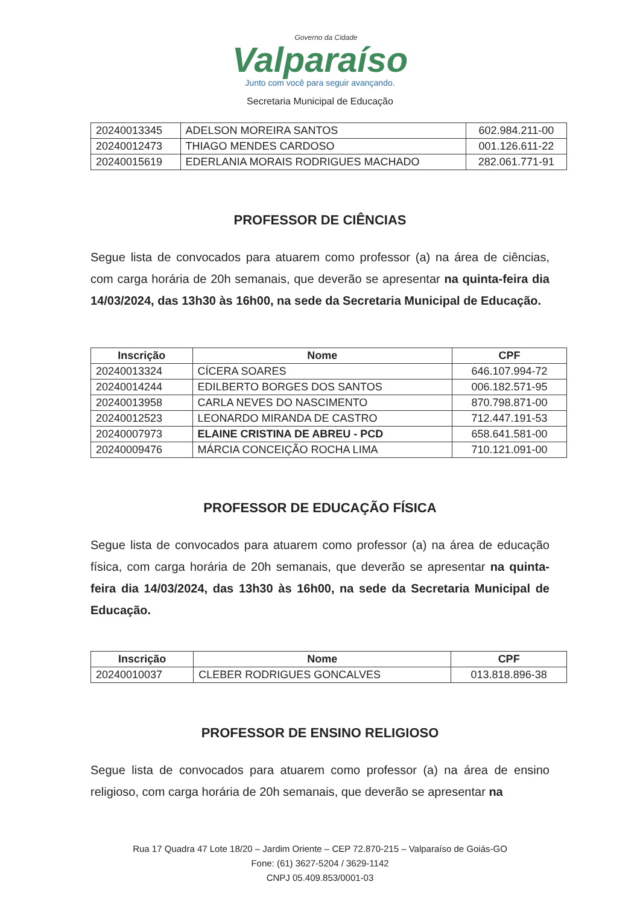Governo da Cidade
Valparaíso
Junto com você para seguir avançando.
Secretaria Municipal de Educação
| 20240013345 | ADELSON MOREIRA SANTOS | 602.984.211-00 |
| 20240012473 | THIAGO MENDES CARDOSO | 001.126.611-22 |
| 20240015619 | EDERLANIA MORAIS RODRIGUES MACHADO | 282.061.771-91 |
PROFESSOR DE CIÊNCIAS
Segue lista de convocados para atuarem como professor (a) na área de ciências, com carga horária de 20h semanais, que deverão se apresentar na quinta-feira dia 14/03/2024, das 13h30 às 16h00, na sede da Secretaria Municipal de Educação.
| Inscrição | Nome | CPF |
| --- | --- | --- |
| 20240013324 | CÍCERA SOARES | 646.107.994-72 |
| 20240014244 | EDILBERTO BORGES DOS SANTOS | 006.182.571-95 |
| 20240013958 | CARLA NEVES DO NASCIMENTO | 870.798.871-00 |
| 20240012523 | LEONARDO MIRANDA DE CASTRO | 712.447.191-53 |
| 20240007973 | ELAINE CRISTINA DE ABREU - PCD | 658.641.581-00 |
| 20240009476 | MÁRCIA CONCEIÇÃO ROCHA LIMA | 710.121.091-00 |
PROFESSOR DE EDUCAÇÃO FÍSICA
Segue lista de convocados para atuarem como professor (a) na área de educação física, com carga horária de 20h semanais, que deverão se apresentar na quinta-feira dia 14/03/2024, das 13h30 às 16h00, na sede da Secretaria Municipal de Educação.
| Inscrição | Nome | CPF |
| --- | --- | --- |
| 20240010037 | CLEBER RODRIGUES GONCALVES | 013.818.896-38 |
PROFESSOR DE ENSINO RELIGIOSO
Segue lista de convocados para atuarem como professor (a) na área de ensino religioso, com carga horária de 20h semanais, que deverão se apresentar na
Rua 17 Quadra 47 Lote 18/20 – Jardim Oriente – CEP 72.870-215 – Valparaíso de Goiás-GO
Fone: (61) 3627-5204 / 3629-1142
CNPJ 05.409.853/0001-03